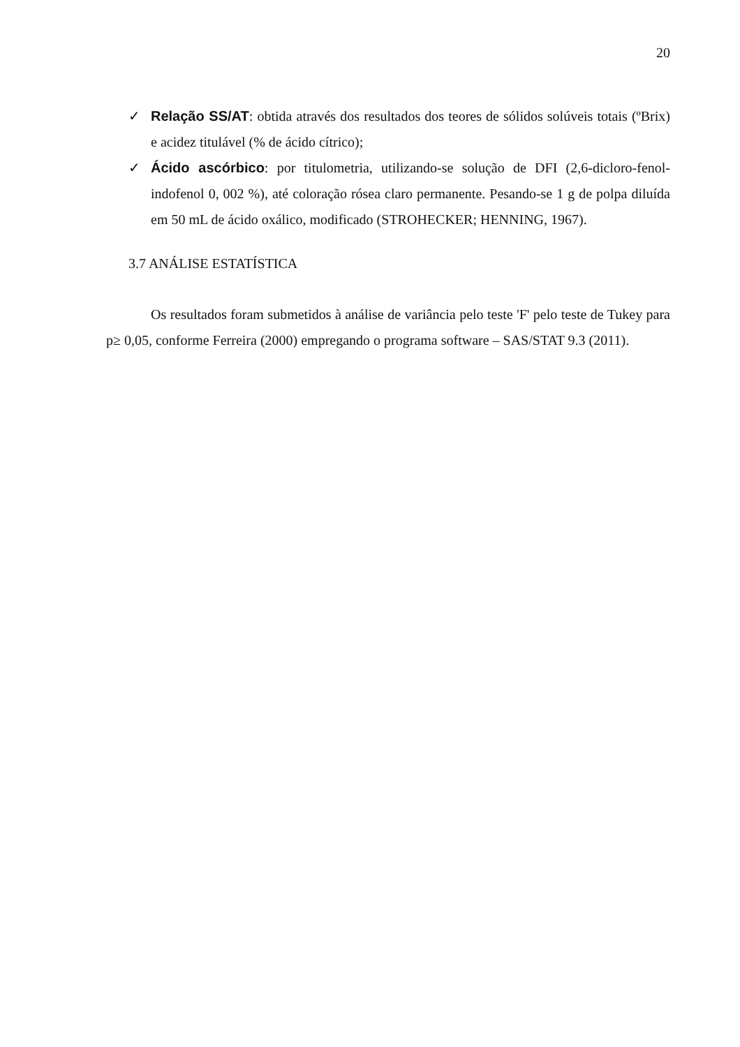20
✓ Relação SS/AT: obtida através dos resultados dos teores de sólidos solúveis totais (ºBrix) e acidez titulável (% de ácido cítrico);
✓ Ácido ascórbico: por titulometria, utilizando-se solução de DFI (2,6-dicloro-fenol-indofenol 0, 002 %), até coloração rósea claro permanente. Pesando-se 1 g de polpa diluída em 50 mL de ácido oxálico, modificado (STROHECKER; HENNING, 1967).
3.7 ANÁLISE ESTATÍSTICA
Os resultados foram submetidos à análise de variância pelo teste 'F' pelo teste de Tukey para p≥ 0,05, conforme Ferreira (2000) empregando o programa software – SAS/STAT 9.3 (2011).